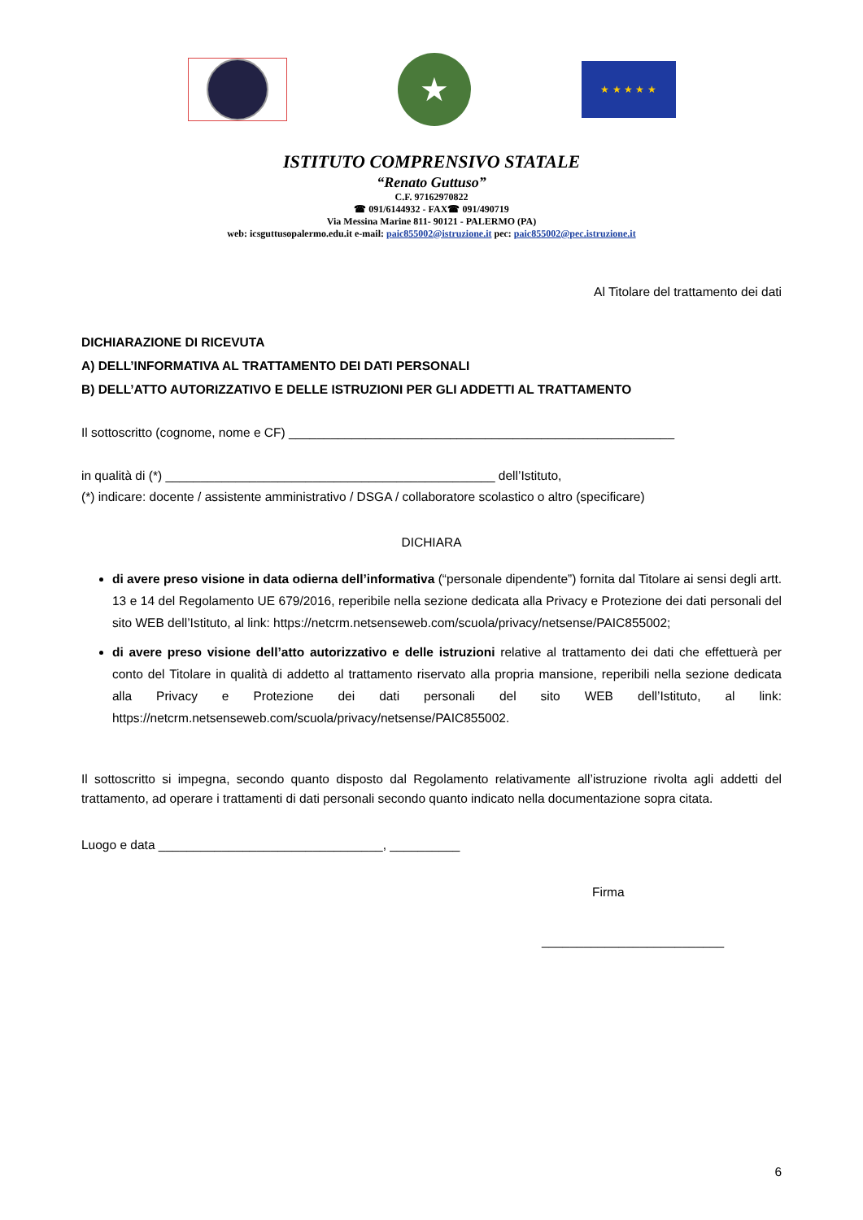★
★ ★ ★ ★ ★
ISTITUTO COMPRENSIVO STATALE
“Renato Guttuso”
C.F. 97162970822
☎ 091/6144932 - FAX☎ 091/490719
Via Messina Marine 811- 90121 - PALERMO (PA)
web: icsguttusopalermo.edu.it e-mail: paic855002@istruzione.it pec: paic855002@pec.istruzione.it
Al Titolare del trattamento dei dati
DICHIARAZIONE DI RICEVUTA
A) DELL’INFORMATIVA AL TRATTAMENTO DEI DATI PERSONALI
B) DELL’ATTO AUTORIZZATIVO E DELLE ISTRUZIONI PER GLI ADDETTI AL TRATTAMENTO
Il sottoscritto (cognome, nome e CF) _______________________________________________________
in qualità di (*) _______________________________________________ dell’Istituto,
(*) indicare: docente / assistente amministrativo / DSGA / collaboratore scolastico o altro (specificare)
DICHIARA
di avere preso visione in data odierna dell’informativa (“personale dipendente”) fornita dal Titolare ai sensi degli artt. 13 e 14 del Regolamento UE 679/2016, reperibile nella sezione dedicata alla Privacy e Protezione dei dati personali del sito WEB dell’Istituto, al link: https://netcrm.netsenseweb.com/scuola/privacy/netsense/PAIC855002;
di avere preso visione dell’atto autorizzativo e delle istruzioni relative al trattamento dei dati che effettuerà per conto del Titolare in qualità di addetto al trattamento riservato alla propria mansione, reperibili nella sezione dedicata alla Privacy e Protezione dei dati personali del sito WEB dell’Istituto, al link: https://netcrm.netsenseweb.com/scuola/privacy/netsense/PAIC855002.
Il sottoscritto si impegna, secondo quanto disposto dal Regolamento relativamente all’istruzione rivolta agli addetti del trattamento, ad operare i trattamenti di dati personali secondo quanto indicato nella documentazione sopra citata.
Luogo e data ________________________________, __________
Firma
__________________________
6